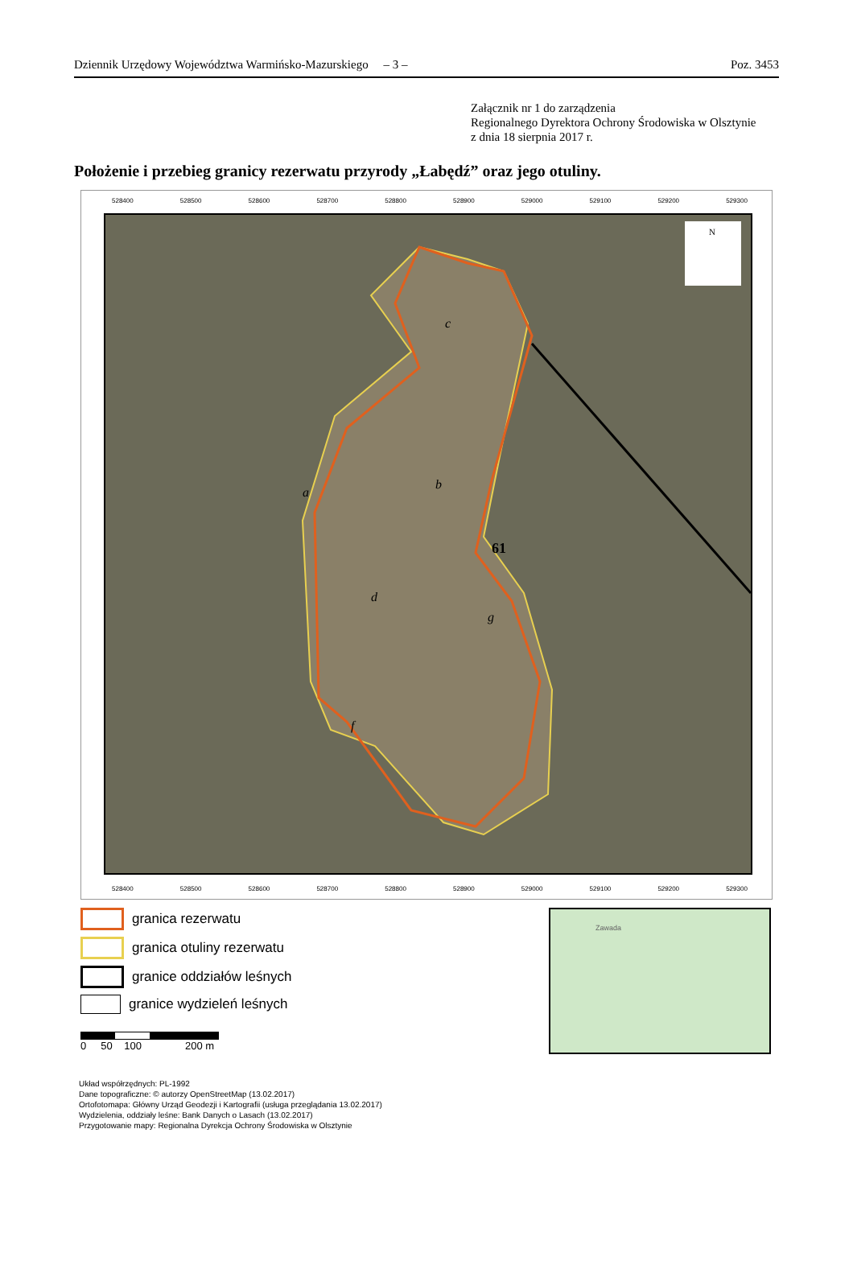Dziennik Urzędowy Województwa Warmińsko-Mazurskiego – 3 – Poz. 3453
Załącznik nr 1 do zarządzenia
Regionalnego Dyrektora Ochrony Środowiska w Olsztynie
z dnia 18 sierpnia 2017 r.
Położenie i przebieg granicy rezerwatu przyrody „Łabędź” oraz jego otuliny.
528400 528500 528600 528700 528800 528900 529000 529100 529200 529300
N
c
b
a
61
d
g
f
528400 528500 528600 528700 528800 528900 529000 529100 529200 529300
granica rezerwatu
granica otuliny rezerwatu
granice oddziałów leśnych
granice wydzieleń leśnych
0 50 100 200 m
Zawada
Układ współrzędnych: PL-1992
Dane topograficzne: © autorzy OpenStreetMap (13.02.2017)
Ortofotomapa: Główny Urząd Geodezji i Kartografii (usługa przeglądania 13.02.2017)
Wydzielenia, oddziały leśne: Bank Danych o Lasach (13.02.2017)
Przygotowanie mapy: Regionalna Dyrekcja Ochrony Środowiska w Olsztynie